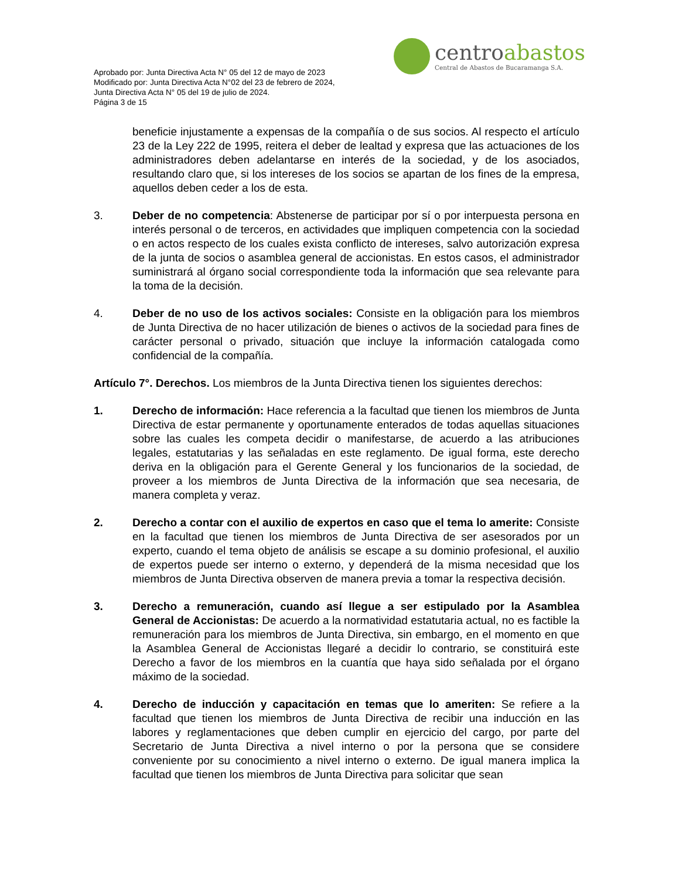Aprobado por: Junta Directiva Acta N° 05 del 12 de mayo de 2023
Modificado por: Junta Directiva Acta N°02 del 23 de febrero de 2024,
Junta Directiva Acta N° 05 del 19 de julio de 2024.
Página 3 de 15
centroabastos
Central de Abastos de Bucaramanga S.A.
beneficie injustamente a expensas de la compañía o de sus socios. Al respecto el artículo 23 de la Ley 222 de 1995, reitera el deber de lealtad y expresa que las actuaciones de los administradores deben adelantarse en interés de la sociedad, y de los asociados, resultando claro que, si los intereses de los socios se apartan de los fines de la empresa, aquellos deben ceder a los de esta.
3. Deber de no competencia: Abstenerse de participar por sí o por interpuesta persona en interés personal o de terceros, en actividades que impliquen competencia con la sociedad o en actos respecto de los cuales exista conflicto de intereses, salvo autorización expresa de la junta de socios o asamblea general de accionistas. En estos casos, el administrador suministrará al órgano social correspondiente toda la información que sea relevante para la toma de la decisión.
4. Deber de no uso de los activos sociales: Consiste en la obligación para los miembros de Junta Directiva de no hacer utilización de bienes o activos de la sociedad para fines de carácter personal o privado, situación que incluye la información catalogada como confidencial de la compañía.
Artículo 7°. Derechos. Los miembros de la Junta Directiva tienen los siguientes derechos:
1. Derecho de información: Hace referencia a la facultad que tienen los miembros de Junta Directiva de estar permanente y oportunamente enterados de todas aquellas situaciones sobre las cuales les competa decidir o manifestarse, de acuerdo a las atribuciones legales, estatutarias y las señaladas en este reglamento. De igual forma, este derecho deriva en la obligación para el Gerente General y los funcionarios de la sociedad, de proveer a los miembros de Junta Directiva de la información que sea necesaria, de manera completa y veraz.
2. Derecho a contar con el auxilio de expertos en caso que el tema lo amerite: Consiste en la facultad que tienen los miembros de Junta Directiva de ser asesorados por un experto, cuando el tema objeto de análisis se escape a su dominio profesional, el auxilio de expertos puede ser interno o externo, y dependerá de la misma necesidad que los miembros de Junta Directiva observen de manera previa a tomar la respectiva decisión.
3. Derecho a remuneración, cuando así llegue a ser estipulado por la Asamblea General de Accionistas: De acuerdo a la normatividad estatutaria actual, no es factible la remuneración para los miembros de Junta Directiva, sin embargo, en el momento en que la Asamblea General de Accionistas llegaré a decidir lo contrario, se constituirá este Derecho a favor de los miembros en la cuantía que haya sido señalada por el órgano máximo de la sociedad.
4. Derecho de inducción y capacitación en temas que lo ameriten: Se refiere a la facultad que tienen los miembros de Junta Directiva de recibir una inducción en las labores y reglamentaciones que deben cumplir en ejercicio del cargo, por parte del Secretario de Junta Directiva a nivel interno o por la persona que se considere conveniente por su conocimiento a nivel interno o externo. De igual manera implica la facultad que tienen los miembros de Junta Directiva para solicitar que sean